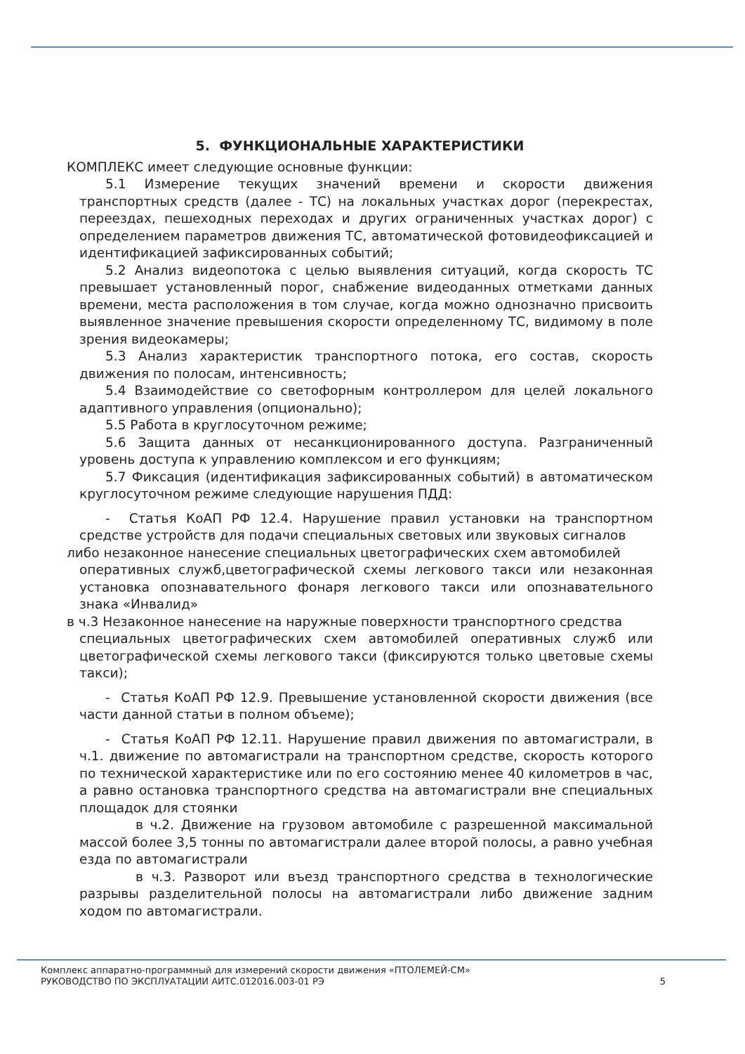5. ФУНКЦИОНАЛЬНЫЕ ХАРАКТЕРИСТИКИ
КОМПЛЕКС имеет следующие основные функции:
5.1 Измерение текущих значений времени и скорости движения транспортных средств (далее - ТС) на локальных участках дорог (перекрестах, переездах, пешеходных переходах и других ограниченных участках дорог) с определением параметров движения ТС, автоматической фотовидеофиксацией и идентификацией зафиксированных событий;
5.2 Анализ видеопотока с целью выявления ситуаций, когда скорость ТС превышает установленный порог, снабжение видеоданных отметками данных времени, места расположения в том случае, когда можно однозначно присвоить выявленное значение превышения скорости определенному ТС, видимому в поле зрения видеокамеры;
5.3 Анализ характеристик транспортного потока, его состав, скорость движения по полосам, интенсивность;
5.4 Взаимодействие со светофорным контроллером для целей локального адаптивного управления (опционально);
5.5 Работа в круглосуточном режиме;
5.6 Защита данных от несанкционированного доступа. Разграниченный уровень доступа к управлению комплексом и его функциям;
5.7 Фиксация (идентификация зафиксированных событий) в автоматическом круглосуточном режиме следующие нарушения ПДД:
- Статья КоАП РФ 12.4. Нарушение правил установки на транспортном средстве устройств для подачи специальных световых или звуковых сигналов
либо незаконное нанесение специальных цветографических схем автомобилей
оперативных служб,цветографической схемы легкового такси или незаконная установка опознавательного фонаря легкового такси или опознавательного знака «Инвалид»
в ч.3 Незаконное нанесение на наружные поверхности транспортного средства
специальных цветографических схем автомобилей оперативных служб или цветографической схемы легкового такси (фиксируются только цветовые схемы такси);
- Статья КоАП РФ 12.9. Превышение установленной скорости движения (все части данной статьи в полном объеме);
- Статья КоАП РФ 12.11. Нарушение правил движения по автомагистрали, в ч.1. движение по автомагистрали на транспортном средстве, скорость которого по технической характеристике или по его состоянию менее 40 километров в час, а равно остановка транспортного средства на автомагистрали вне специальных площадок для стоянки
в ч.2. Движение на грузовом автомобиле с разрешенной максимальной массой более 3,5 тонны по автомагистрали далее второй полосы, а равно учебная езда по автомагистрали
в ч.3. Разворот или въезд транспортного средства в технологические разрывы разделительной полосы на автомагистрали либо движение задним ходом по автомагистрали.
Комплекс аппаратно-программный для измерений скорости движения «ПТОЛЕМЕЙ-СМ»
РУКОВОДСТВО ПО ЭКСПЛУАТАЦИИ АИТС.012016.003-01 РЭ 5